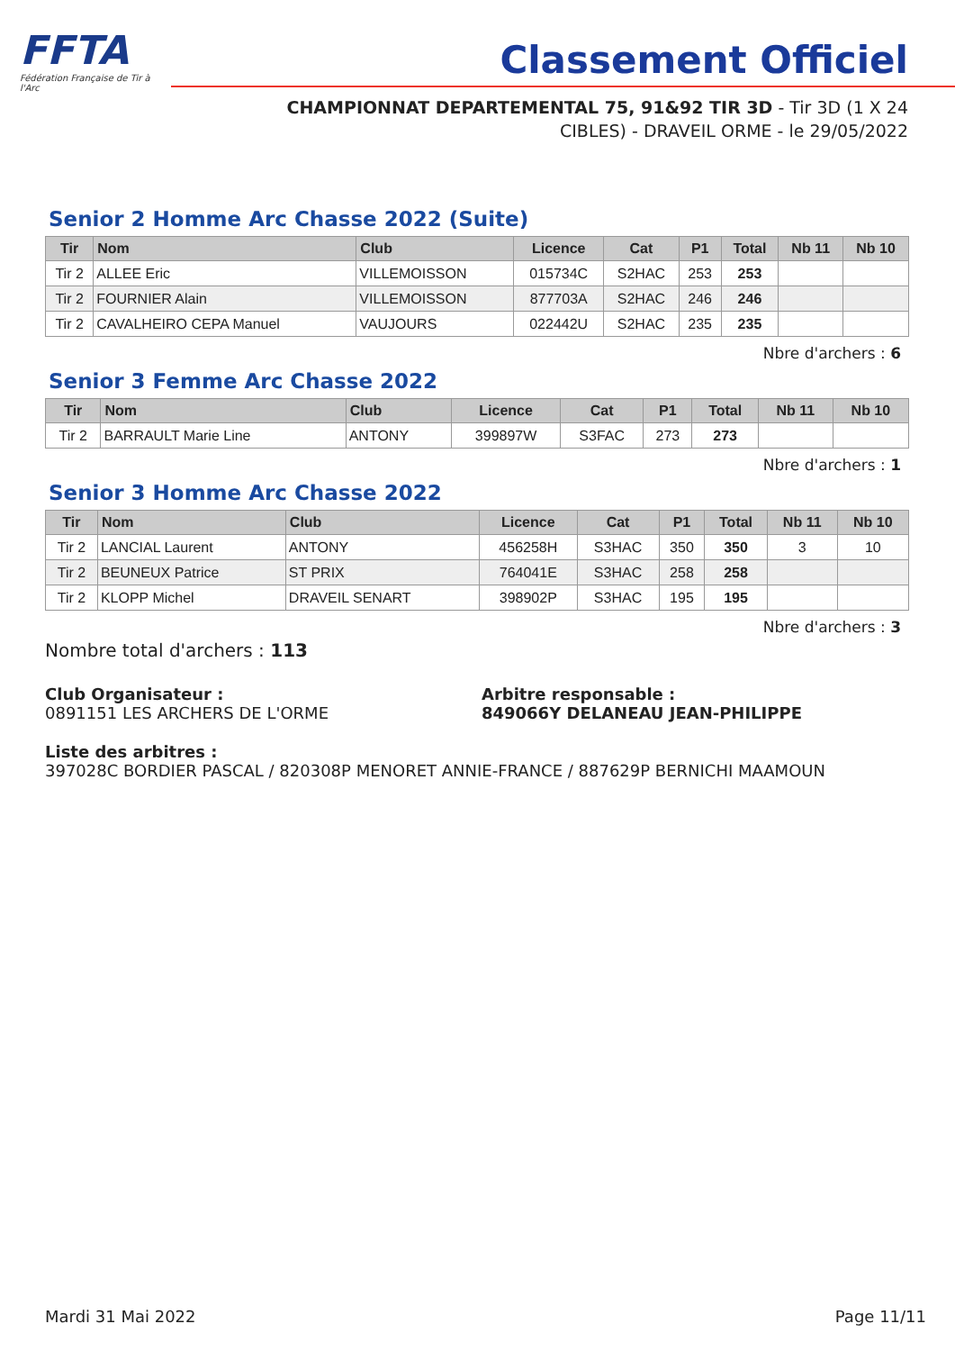FFTA
Fédération Française de Tir à l'Arc
Classement Officiel
CHAMPIONNAT DEPARTEMENTAL 75, 91&92 TIR 3D - Tir 3D (1 X 24
CIBLES) - DRAVEIL ORME - le 29/05/2022
Senior 2 Homme Arc Chasse 2022 (Suite)
| Tir | Nom | Club | Licence | Cat | P1 | Total | Nb 11 | Nb 10 |
| --- | --- | --- | --- | --- | --- | --- | --- | --- |
| Tir 2 | ALLEE Eric | VILLEMOISSON | 015734C | S2HAC | 253 | 253 | | |
| Tir 2 | FOURNIER Alain | VILLEMOISSON | 877703A | S2HAC | 246 | 246 | | |
| Tir 2 | CAVALHEIRO CEPA Manuel | VAUJOURS | 022442U | S2HAC | 235 | 235 | | |
Nbre d'archers : 6
Senior 3 Femme Arc Chasse 2022
| Tir | Nom | Club | Licence | Cat | P1 | Total | Nb 11 | Nb 10 |
| --- | --- | --- | --- | --- | --- | --- | --- | --- |
| Tir 2 | BARRAULT Marie Line | ANTONY | 399897W | S3FAC | 273 | 273 | | |
Nbre d'archers : 1
Senior 3 Homme Arc Chasse 2022
| Tir | Nom | Club | Licence | Cat | P1 | Total | Nb 11 | Nb 10 |
| --- | --- | --- | --- | --- | --- | --- | --- | --- |
| Tir 2 | LANCIAL Laurent | ANTONY | 456258H | S3HAC | 350 | 350 | 3 | 10 |
| Tir 2 | BEUNEUX Patrice | ST PRIX | 764041E | S3HAC | 258 | 258 | | |
| Tir 2 | KLOPP Michel | DRAVEIL SENART | 398902P | S3HAC | 195 | 195 | | |
Nbre d'archers : 3
Nombre total d'archers : 113
Club Organisateur :
0891151 LES ARCHERS DE L'ORME
Arbitre responsable :
849066Y DELANEAU JEAN-PHILIPPE
Liste des arbitres :
397028C BORDIER PASCAL / 820308P MENORET ANNIE-FRANCE / 887629P BERNICHI MAAMOUN
Mardi 31 Mai 2022 Page 11/11